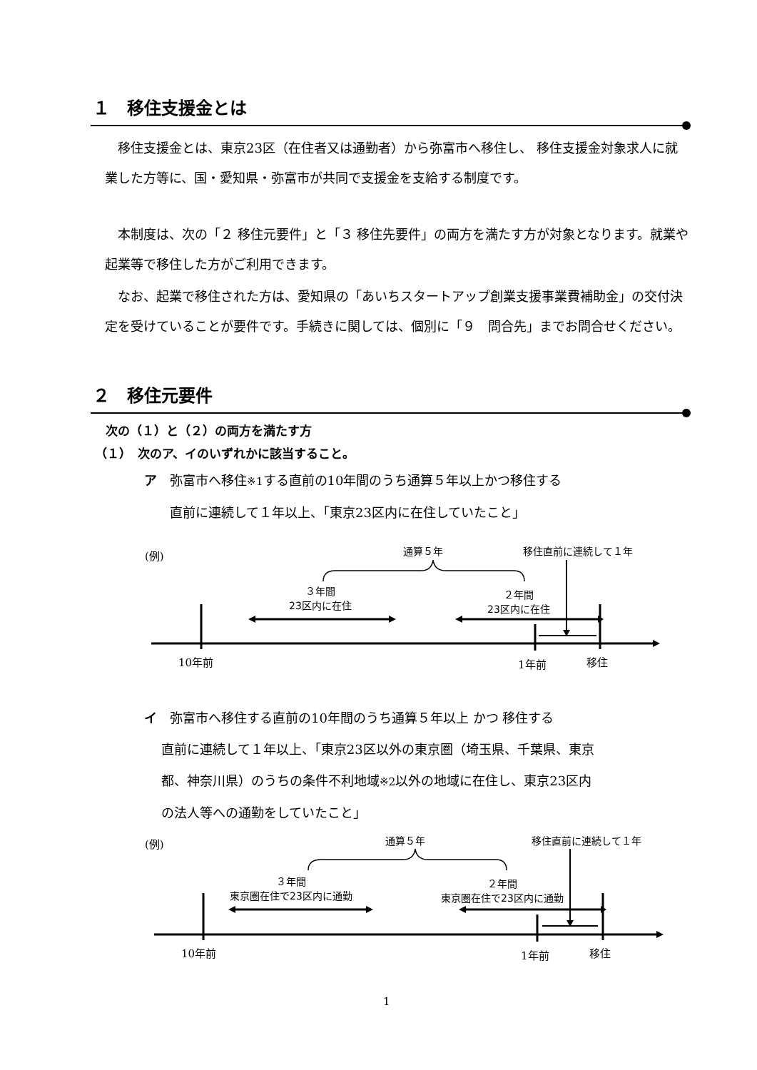１　移住支援金とは
　移住支援金とは、東京23区（在住者又は通勤者）から弥富市へ移住し、 移住支援金対象求人に就業した方等に、国・愛知県・弥富市が共同で支援金を支給する制度です。
　本制度は、次の「２ 移住元要件」と「３ 移住先要件」の両方を満たす方が対象となります。就業や起業等で移住した方がご利用できます。
　なお、起業で移住された方は、愛知県の「あいちスタートアップ創業支援事業費補助金」の交付決定を受けていることが要件です。手続きに関しては、個別に「９　問合先」までお問合せください。
２　移住元要件
次の（１）と（２）の両方を満たす方
（１）　次のア、イのいずれかに該当すること。
ア　弥富市へ移住※1する直前の10年間のうち通算５年以上かつ移住する
　　直前に連続して１年以上、「東京23区内に在住していたこと」
(例) 通算５年 移住直前に連続して１年
３年間
23区内に在住
２年間
23区内に在住
10年前 1年前 移住
イ　弥富市へ移住する直前の10年間のうち通算５年以上 かつ 移住する
　 直前に連続して１年以上、「東京23区以外の東京圏（埼玉県、千葉県、東京
　 都、神奈川県）のうちの条件不利地域※2以外の地域に在住し、東京23区内
　 の法人等への通勤をしていたこと」
(例) 通算５年 移住直前に連続して１年
３年間
東京圏在住で23区内に通勤
２年間
東京圏在住で23区内に通勤
10年前 1年前 移住
1